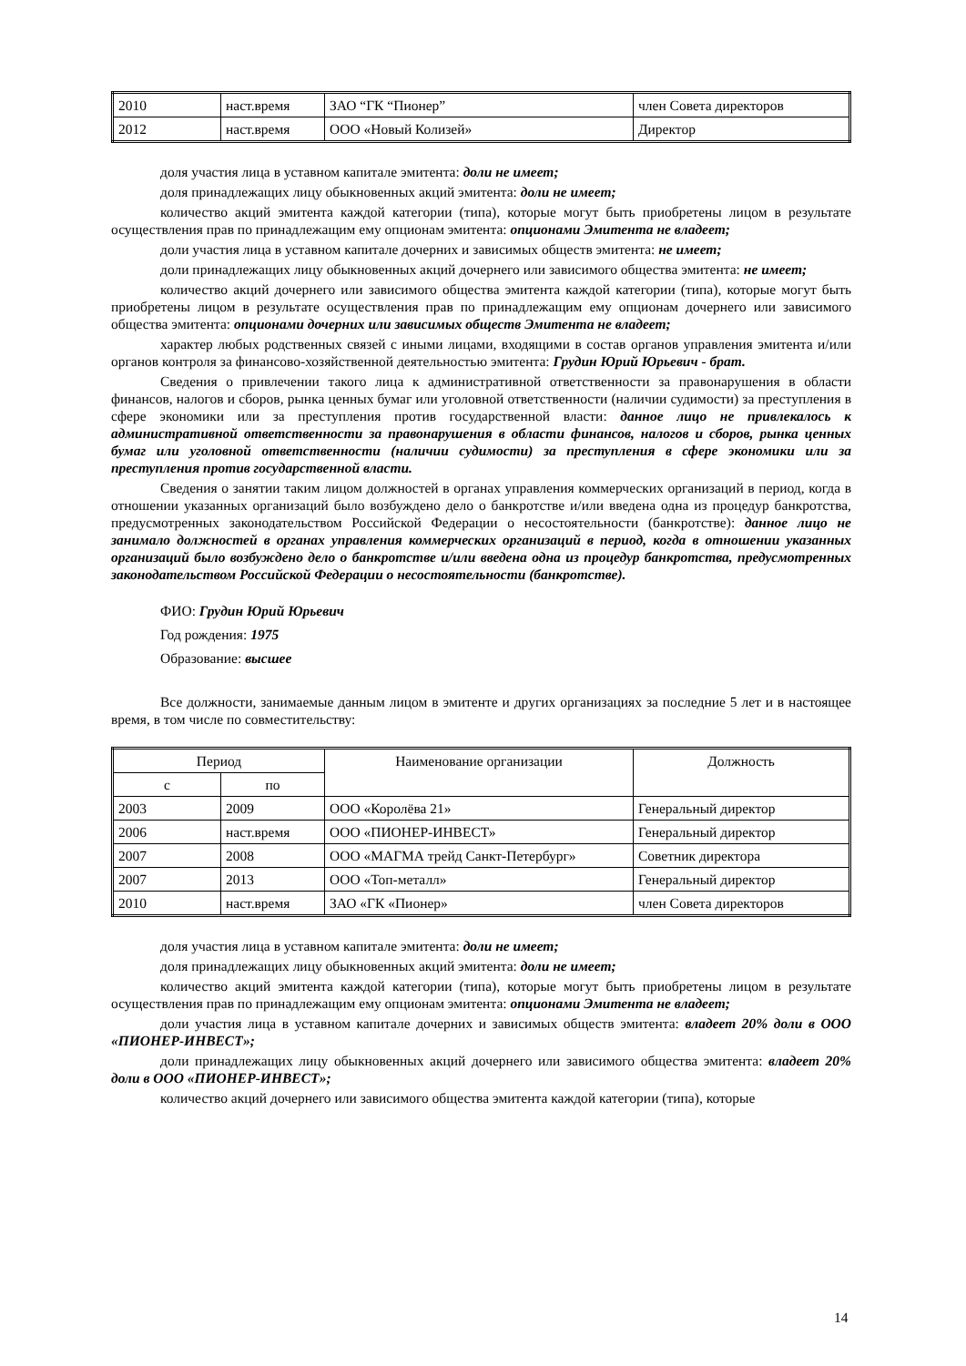| 2010 | наст.время | ЗАО “ГК “Пионер” | член Совета директоров |
| 2012 | наст.время | ООО «Новый Колизей» | Директор |
доля участия лица в уставном капитале эмитента: доли не имеет;
доля принадлежащих лицу обыкновенных акций эмитента: доли не имеет;
количество акций эмитента каждой категории (типа), которые могут быть приобретены лицом в результате осуществления прав по принадлежащим ему опционам эмитента: опционами Эмитента не владеет;
доли участия лица в уставном капитале дочерних и зависимых обществ эмитента: не имеет;
доли принадлежащих лицу обыкновенных акций дочернего или зависимого общества эмитента: не имеет;
количество акций дочернего или зависимого общества эмитента каждой категории (типа), которые могут быть приобретены лицом в результате осуществления прав по принадлежащим ему опционам дочернего или зависимого общества эмитента: опционами дочерних или зависимых обществ Эмитента не владеет;
характер любых родственных связей с иными лицами, входящими в состав органов управления эмитента и/или органов контроля за финансово-хозяйственной деятельностью эмитента: Грудин Юрий Юрьевич - брат.
Сведения о привлечении такого лица к административной ответственности за правонарушения в области финансов, налогов и сборов, рынка ценных бумаг или уголовной ответственности (наличии судимости) за преступления в сфере экономики или за преступления против государственной власти: данное лицо не привлекалось к административной ответственности за правонарушения в области финансов, налогов и сборов, рынка ценных бумаг или уголовной ответственности (наличии судимости) за преступления в сфере экономики или за преступления против государственной власти.
Сведения о занятии таким лицом должностей в органах управления коммерческих организаций в период, когда в отношении указанных организаций было возбуждено дело о банкротстве и/или введена одна из процедур банкротства, предусмотренных законодательством Российской Федерации о несостоятельности (банкротстве): данное лицо не занимало должностей в органах управления коммерческих организаций в период, когда в отношении указанных организаций было возбуждено дело о банкротстве и/или введена одна из процедур банкротства, предусмотренных законодательством Российской Федерации о несостоятельности (банкротстве).
ФИО: Грудин Юрий Юрьевич
Год рождения: 1975
Образование: высшее
Все должности, занимаемые данным лицом в эмитенте и других организациях за последние 5 лет и в настоящее время, в том числе по совместительству:
| Период | | Наименование организации | Должность |
| --- | --- | --- | --- |
| с | по | | |
| 2003 | 2009 | ООО «Королёва 21» | Генеральный директор |
| 2006 | наст.время | ООО «ПИОНЕР-ИНВЕСТ» | Генеральный директор |
| 2007 | 2008 | ООО «МАГМА трейд Санкт-Петербург» | Советник директора |
| 2007 | 2013 | ООО «Топ-металл» | Генеральный директор |
| 2010 | наст.время | ЗАО «ГК «Пионер» | член Совета директоров |
доля участия лица в уставном капитале эмитента: доли не имеет;
доля принадлежащих лицу обыкновенных акций эмитента: доли не имеет;
количество акций эмитента каждой категории (типа), которые могут быть приобретены лицом в результате осуществления прав по принадлежащим ему опционам эмитента: опционами Эмитента не владеет;
доли участия лица в уставном капитале дочерних и зависимых обществ эмитента: владеет 20% доли в ООО «ПИОНЕР-ИНВЕСТ»;
доли принадлежащих лицу обыкновенных акций дочернего или зависимого общества эмитента: владеет 20% доли в ООО «ПИОНЕР-ИНВЕСТ»;
количество акций дочернего или зависимого общества эмитента каждой категории (типа), которые
14